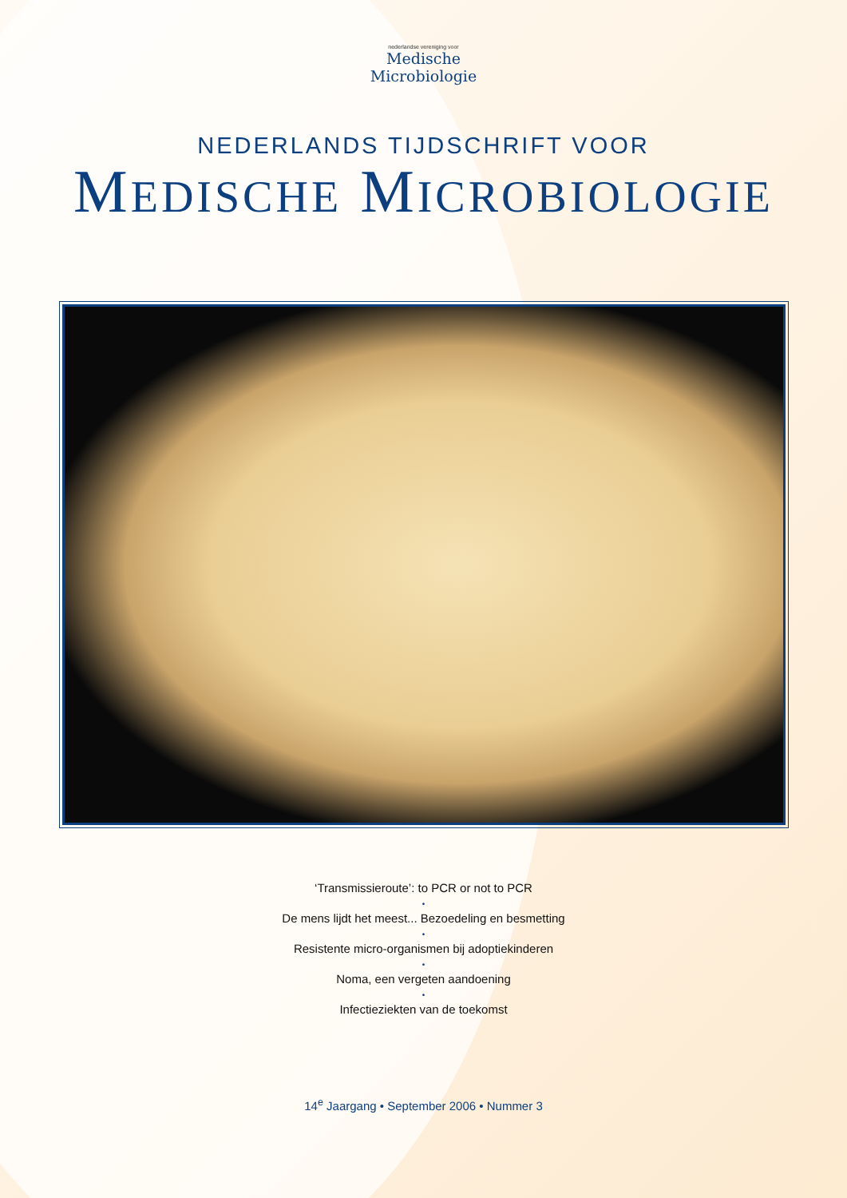nederlandse vereniging voor
Medische
Microbiologie
NEDERLANDS TIJDSCHRIFT VOOR
MEDISCHE MICROBIOLOGIE
‘Transmissieroute’: to PCR or not to PCR
•
De mens lijdt het meest... Bezoedeling en besmetting
•
Resistente micro-organismen bij adoptiekinderen
•
Noma, een vergeten aandoening
•
Infectieziekten van de toekomst
14<sup>e</sup> Jaargang • September 2006 • Nummer 3